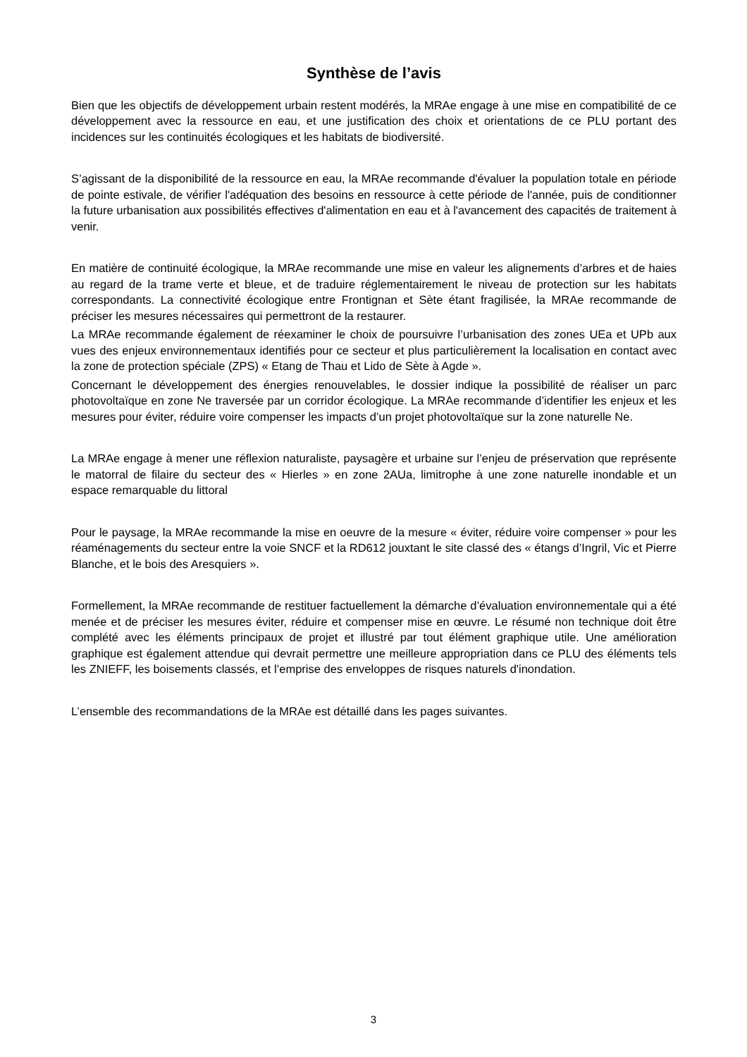Synthèse de l’avis
Bien que les objectifs de développement urbain restent modérés, la MRAe engage à une mise en compatibilité de ce développement avec la ressource en eau, et une justification des choix et orientations de ce PLU portant des incidences sur les continuités écologiques et les habitats de biodiversité.
S’agissant de la disponibilité de la ressource en eau, la MRAe recommande d'évaluer la population totale en période de pointe estivale, de vérifier l'adéquation des besoins en ressource à cette période de l'année, puis de conditionner la future urbanisation aux possibilités effectives d'alimentation en eau et à l'avancement des capacités de traitement à venir.
En matière de continuité écologique, la MRAe recommande une mise en valeur les alignements d’arbres et de haies au regard de la trame verte et bleue, et de traduire réglementairement le niveau de protection sur les habitats correspondants. La connectivité écologique entre Frontignan et Sète étant fragilisée, la MRAe recommande de préciser les mesures nécessaires qui permettront de la restaurer.
La MRAe recommande également de réexaminer le choix de poursuivre l’urbanisation des zones UEa et UPb aux vues des enjeux environnementaux identifiés pour ce secteur et plus particulièrement la localisation en contact avec la zone de protection spéciale (ZPS) « Etang de Thau et Lido de Sète à Agde ».
Concernant le développement des énergies renouvelables, le dossier indique la possibilité de réaliser un parc photovoltaïque en zone Ne traversée par un corridor écologique. La MRAe recommande d’identifier les enjeux et les mesures pour éviter, réduire voire compenser les impacts d’un projet photovoltaïque sur la zone naturelle Ne.
La MRAe engage à mener une réflexion naturaliste, paysagère et urbaine sur l’enjeu de préservation que représente le matorral de filaire du secteur des « Hierles » en zone 2AUa, limitrophe à une zone naturelle inondable et un espace remarquable du littoral
Pour le paysage, la MRAe recommande la mise en oeuvre de la mesure « éviter, réduire voire compenser » pour les réaménagements du secteur entre la voie SNCF et la RD612 jouxtant le site classé des « étangs d’Ingril, Vic et Pierre Blanche, et le bois des Aresquiers ».
Formellement, la MRAe recommande de restituer factuellement la démarche d’évaluation environnementale qui a été menée et de préciser les mesures éviter, réduire et compenser mise en œuvre. Le résumé non technique doit être complété avec les éléments principaux de projet et illustré par tout élément graphique utile. Une amélioration graphique est également attendue qui devrait permettre une meilleure appropriation dans ce PLU des éléments tels les ZNIEFF, les boisements classés, et l’emprise des enveloppes de risques naturels d'inondation.
L’ensemble des recommandations de la MRAe est détaillé dans les pages suivantes.
3